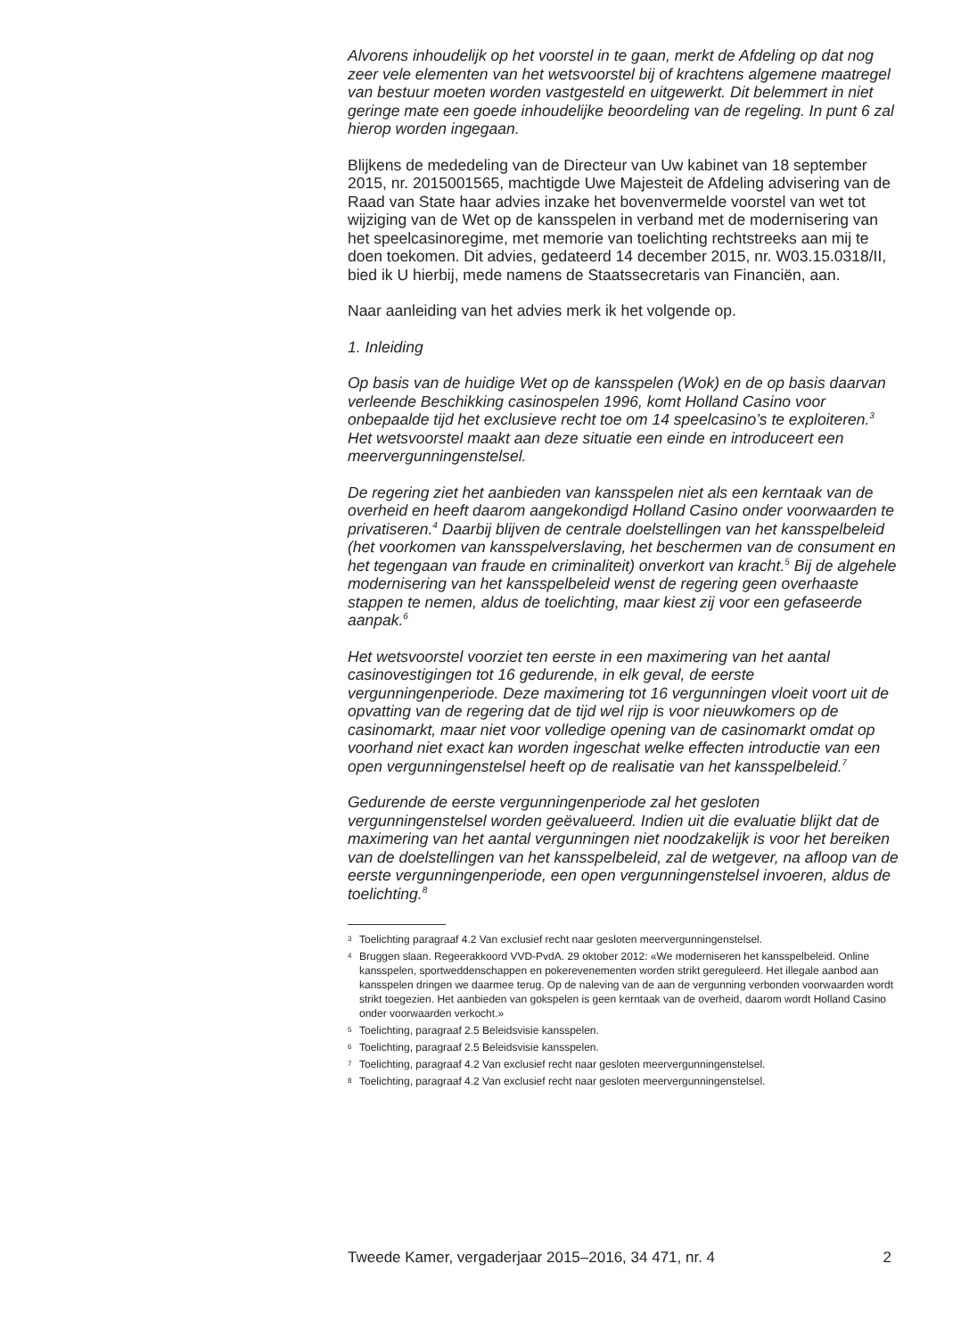Alvorens inhoudelijk op het voorstel in te gaan, merkt de Afdeling op dat nog zeer vele elementen van het wetsvoorstel bij of krachtens algemene maatregel van bestuur moeten worden vastgesteld en uitgewerkt. Dit belemmert in niet geringe mate een goede inhoudelijke beoordeling van de regeling. In punt 6 zal hierop worden ingegaan.
Blijkens de mededeling van de Directeur van Uw kabinet van 18 september 2015, nr. 2015001565, machtigde Uwe Majesteit de Afdeling advisering van de Raad van State haar advies inzake het bovenvermelde voorstel van wet tot wijziging van de Wet op de kansspelen in verband met de modernisering van het speelcasinoregime, met memorie van toelichting rechtstreeks aan mij te doen toekomen. Dit advies, gedateerd 14 december 2015, nr. W03.15.0318/II, bied ik U hierbij, mede namens de Staatssecretaris van Financiën, aan.
Naar aanleiding van het advies merk ik het volgende op.
1. Inleiding
Op basis van de huidige Wet op de kansspelen (Wok) en de op basis daarvan verleende Beschikking casinospelen 1996, komt Holland Casino voor onbepaalde tijd het exclusieve recht toe om 14 speelcasino’s te exploiteren.<sup>3</sup> Het wetsvoorstel maakt aan deze situatie een einde en introduceert een meervergunningenstelsel.
De regering ziet het aanbieden van kansspelen niet als een kerntaak van de overheid en heeft daarom aangekondigd Holland Casino onder voorwaarden te privatiseren.<sup>4</sup> Daarbij blijven de centrale doelstellingen van het kansspelbeleid (het voorkomen van kansspelverslaving, het beschermen van de consument en het tegengaan van fraude en criminaliteit) onverkort van kracht.<sup>5</sup> Bij de algehele modernisering van het kansspelbeleid wenst de regering geen overhaaste stappen te nemen, aldus de toelichting, maar kiest zij voor een gefaseerde aanpak.<sup>6</sup>
Het wetsvoorstel voorziet ten eerste in een maximering van het aantal casinovestigingen tot 16 gedurende, in elk geval, de eerste vergunningenperiode. Deze maximering tot 16 vergunningen vloeit voort uit de opvatting van de regering dat de tijd wel rijp is voor nieuwkomers op de casinomarkt, maar niet voor volledige opening van de casinomarkt omdat op voorhand niet exact kan worden ingeschat welke effecten introductie van een open vergunningenstelsel heeft op de realisatie van het kansspelbeleid.<sup>7</sup>
Gedurende de eerste vergunningenperiode zal het gesloten vergunningenstelsel worden geëvalueerd. Indien uit die evaluatie blijkt dat de maximering van het aantal vergunningen niet noodzakelijk is voor het bereiken van de doelstellingen van het kansspelbeleid, zal de wetgever, na afloop van de eerste vergunningenperiode, een open vergunningenstelsel invoeren, aldus de toelichting.<sup>8</sup>
3 Toelichting paragraaf 4.2 Van exclusief recht naar gesloten meervergunningenstelsel.
4 Bruggen slaan. Regeerakkoord VVD-PvdA. 29 oktober 2012: «We moderniseren het kansspelbeleid. Online kansspelen, sportweddenschappen en pokerevenementen worden strikt gereguleerd. Het illegale aanbod aan kansspelen dringen we daarmee terug. Op de naleving van de aan de vergunning verbonden voorwaarden wordt strikt toegezien. Het aanbieden van gokspelen is geen kerntaak van de overheid, daarom wordt Holland Casino onder voorwaarden verkocht.»
5 Toelichting, paragraaf 2.5 Beleidsvisie kansspelen.
6 Toelichting, paragraaf 2.5 Beleidsvisie kansspelen.
7 Toelichting, paragraaf 4.2 Van exclusief recht naar gesloten meervergunningenstelsel.
8 Toelichting, paragraaf 4.2 Van exclusief recht naar gesloten meervergunningenstelsel.
Tweede Kamer, vergaderjaar 2015–2016, 34 471, nr. 4 2